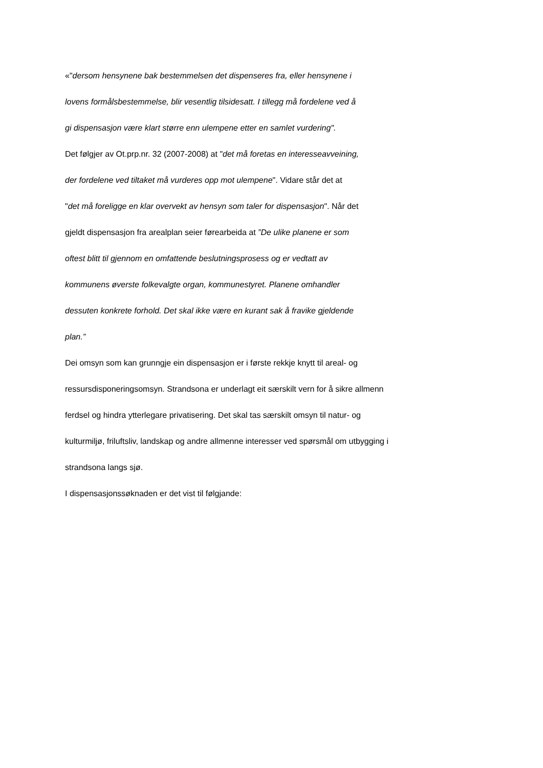«"dersom hensynene bak bestemmelsen det dispenseres fra, eller hensynene i
lovens formålsbestemmelse, blir vesentlig tilsidesatt. I tillegg må fordelene ved å
gi dispensasjon være klart større enn ulempene etter en samlet vurdering".
Det følgjer av Ot.prp.nr. 32 (2007-2008) at "det må foretas en interesseavveining,
der fordelene ved tiltaket må vurderes opp mot ulempene". Vidare står det at
"det må foreligge en klar overvekt av hensyn som taler for dispensasjon". Når det
gjeldt dispensasjon fra arealplan seier førearbeida at ”De ulike planene er som
oftest blitt til gjennom en omfattende beslutningsprosess og er vedtatt av
kommunens øverste folkevalgte organ, kommunestyret. Planene omhandler
dessuten konkrete forhold. Det skal ikke være en kurant sak å fravike gjeldende
plan.”
Dei omsyn som kan grunngje ein dispensasjon er i første rekkje knytt til areal- og
ressursdisponeringsomsyn. Strandsona er underlagt eit særskilt vern for å sikre allmenn
ferdsel og hindra ytterlegare privatisering. Det skal tas særskilt omsyn til natur- og
kulturmiljø, friluftsliv, landskap og andre allmenne interesser ved spørsmål om utbygging i
strandsona langs sjø.
I dispensasjonssøknaden er det vist til følgjande: